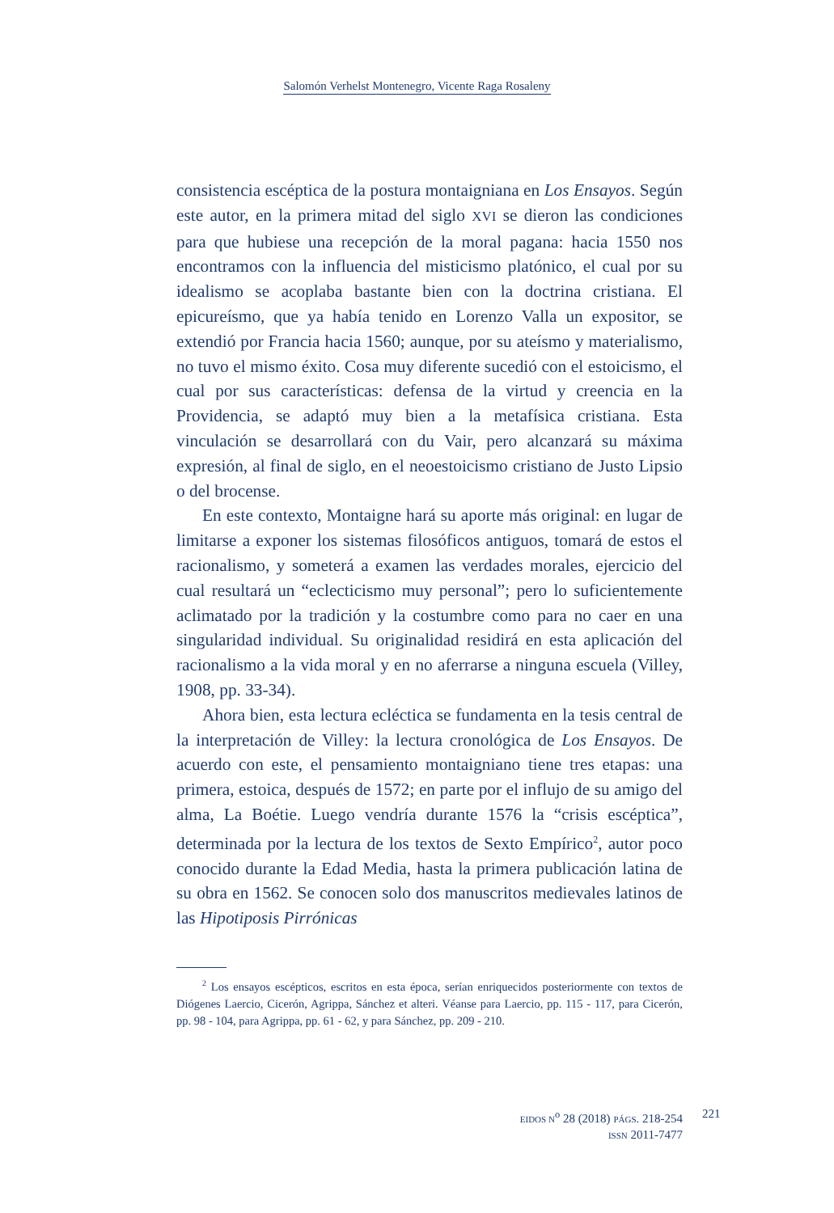Salomón Verhelst Montenegro, Vicente Raga Rosaleny
consistencia escéptica de la postura montaigniana en Los Ensayos. Según este autor, en la primera mitad del siglo XVI se dieron las condiciones para que hubiese una recepción de la moral pagana: hacia 1550 nos encontramos con la influencia del misticismo platónico, el cual por su idealismo se acoplaba bastante bien con la doctrina cristiana. El epicureísmo, que ya había tenido en Lorenzo Valla un expositor, se extendió por Francia hacia 1560; aunque, por su ateísmo y materialismo, no tuvo el mismo éxito. Cosa muy diferente sucedió con el estoicismo, el cual por sus características: defensa de la virtud y creencia en la Providencia, se adaptó muy bien a la metafísica cristiana. Esta vinculación se desarrollará con du Vair, pero alcanzará su máxima expresión, al final de siglo, en el neoestoicismo cristiano de Justo Lipsio o del brocense.
En este contexto, Montaigne hará su aporte más original: en lugar de limitarse a exponer los sistemas filosóficos antiguos, tomará de estos el racionalismo, y someterá a examen las verdades morales, ejercicio del cual resultará un “eclecticismo muy personal”; pero lo suficientemente aclimatado por la tradición y la costumbre como para no caer en una singularidad individual. Su originalidad residirá en esta aplicación del racionalismo a la vida moral y en no aferrarse a ninguna escuela (Villey, 1908, pp. 33-34).
Ahora bien, esta lectura ecléctica se fundamenta en la tesis central de la interpretación de Villey: la lectura cronológica de Los Ensayos. De acuerdo con este, el pensamiento montaigniano tiene tres etapas: una primera, estoica, después de 1572; en parte por el influjo de su amigo del alma, La Boétie. Luego vendría durante 1576 la “crisis escéptica”, determinada por la lectura de los textos de Sexto Empírico<sup>2</sup>, autor poco conocido durante la Edad Media, hasta la primera publicación latina de su obra en 1562. Se conocen solo dos manuscritos medievales latinos de las Hipotiposis Pirrónicas
<sup>2</sup> Los ensayos escépticos, escritos en esta época, serían enriquecidos posteriormente con textos de Diógenes Laercio, Cicerón, Agrippa, Sánchez et alteri. Véanse para Laercio, pp. 115 - 117, para Cicerón, pp. 98 - 104, para Agrippa, pp. 61 - 62, y para Sánchez, pp. 209 - 210.
EIDOS N<sup>o</sup> 28 (2018) PÁGS. 218-254
ISSN 2011-7477
221